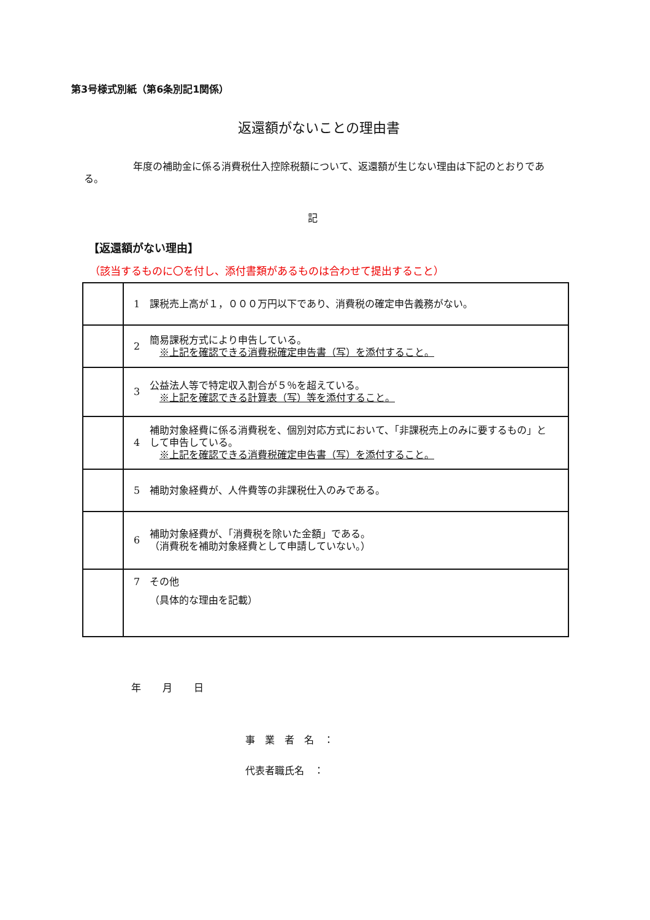第3号様式別紙（第6条別記1関係）
返還額がないことの理由書
　　　　　年度の補助金に係る消費税仕入控除税額について、返還額が生じない理由は下記のとおりである。
記
【返還額がない理由】
（該当するものに〇を付し、添付書類があるものは合わせて提出すること）
| | 1 | 課税売上高が１，０００万円以下であり、消費税の確定申告義務がない。 |
| | 2 | 簡易課税方式により申告している。 ※上記を確認できる消費税確定申告書（写）を添付すること。 |
| | 3 | 公益法人等で特定収入割合が５％を超えている。 ※上記を確認できる計算表（写）等を添付すること。 |
| | 4 | 補助対象経費に係る消費税を、個別対応方式において、「非課税売上のみに要するもの」として申告している。 ※上記を確認できる消費税確定申告書（写）を添付すること。 |
| | 5 | 補助対象経費が、人件費等の非課税仕入のみである。 |
| | 6 | 補助対象経費が、「消費税を除いた金額」である。 （消費税を補助対象経費として申請していない。） |
| | 7 | その他 （具体的な理由を記載） |
年 月 日
事　業　者　名　：
代表者職氏名　：